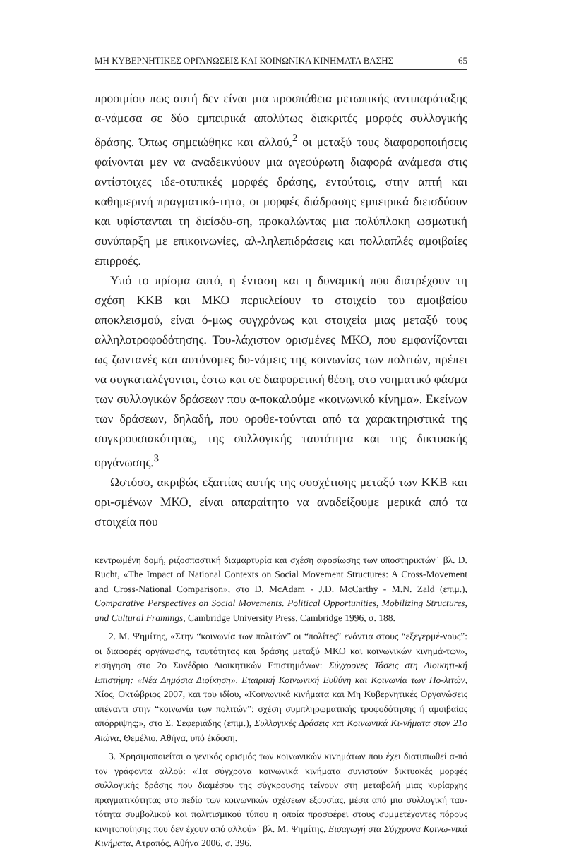ΜΗ ΚΥΒΕΡΝΗΤΙΚΕΣ ΟΡΓΑΝΩΣΕΙΣ ΚΑΙ ΚΟΙΝΩΝΙΚΑ ΚΙΝΗΜΑΤΑ ΒΑΣΗΣ 65
προοιμίου πως αυτή δεν είναι μια προσπάθεια μετωπικής αντιπαράταξης α-νάμεσα σε δύο εμπειρικά απολύτως διακριτές μορφές συλλογικής δράσης. Όπως σημειώθηκε και αλλού,<sup>2</sup> οι μεταξύ τους διαφοροποιήσεις φαίνονται μεν να αναδεικνύουν μια αγεφύρωτη διαφορά ανάμεσα στις αντίστοιχες ιδε-οτυπικές μορφές δράσης, εντούτοις, στην απτή και καθημερινή πραγματικό-τητα, οι μορφές διάδρασης εμπειρικά διεισδύουν και υφίστανται τη διείσδυ-ση, προκαλώντας μια πολύπλοκη ωσμωτική συνύπαρξη με επικοινωνίες, αλ-ληλεπιδράσεις και πολλαπλές αμοιβαίες επιρροές.
Υπό το πρίσμα αυτό, η ένταση και η δυναμική που διατρέχουν τη σχέση ΚΚΒ και ΜΚΟ περικλείουν το στοιχείο του αμοιβαίου αποκλεισμού, είναι ό-μως συγχρόνως και στοιχεία μιας μεταξύ τους αλληλοτροφοδότησης. Του-λάχιστον ορισμένες ΜΚΟ, που εμφανίζονται ως ζωντανές και αυτόνομες δυ-νάμεις της κοινωνίας των πολιτών, πρέπει να συγκαταλέγονται, έστω και σε διαφορετική θέση, στο νοηματικό φάσμα των συλλογικών δράσεων που α-ποκαλούμε «κοινωνικό κίνημα». Εκείνων των δράσεων, δηλαδή, που οροθε-τούνται από τα χαρακτηριστικά της συγκρουσιακότητας, της συλλογικής ταυτότητα και της δικτυακής οργάνωσης.<sup>3</sup>
Ωστόσο, ακριβώς εξαιτίας αυτής της συσχέτισης μεταξύ των ΚΚΒ και ορι-σμένων ΜΚΟ, είναι απαραίτητο να αναδείξουμε μερικά από τα στοιχεία που
κεντρωμένη δομή, ριζοσπαστική διαμαρτυρία και σχέση αφοσίωσης των υποστηρικτών˙ βλ. D. Rucht, «The Impact of National Contexts on Social Movement Structures: A Cross-Movement and Cross-National Comparison», στο D. McAdam - J.D. McCarthy - M.N. Zald (επιμ.), Comparative Perspectives on Social Movements. Political Opportunities, Mobilizing Structures, and Cultural Framings, Cambridge University Press, Cambridge 1996, σ. 188.
2. Μ. Ψημίτης, «Στην “κοινωνία των πολιτών” οι “πολίτες” ενάντια στους “εξεγερμέ-νους”: οι διαφορές οργάνωσης, ταυτότητας και δράσης μεταξύ ΜΚΟ και κοινωνικών κινημά-των», εισήγηση στο 2ο Συνέδριο Διοικητικών Επιστημόνων: Σύγχρονες Τάσεις στη Διοικητι-κή Επιστήμη: «Νέα Δημόσια Διοίκηση», Εταιρική Κοινωνική Ευθύνη και Κοινωνία των Πο-λιτών, Χίος, Οκτώβριος 2007, και του ιδίου, «Κοινωνικά κινήματα και Μη Κυβερνητικές Οργανώσεις απέναντι στην “κοινωνία των πολιτών”: σχέση συμπληρωματικής τροφοδότησης ή αμοιβαίας απόρριψης;», στο Σ. Σεφεριάδης (επιμ.), Συλλογικές Δράσεις και Κοινωνικά Κι-νήματα στον 21ο Αιώνα, Θεμέλιο, Αθήνα, υπό έκδοση.
3. Χρησιμοποιείται ο γενικός ορισμός των κοινωνικών κινημάτων που έχει διατυπωθεί α-πό τον γράφοντα αλλού: «Τα σύγχρονα κοινωνικά κινήματα συνιστούν δικτυακές μορφές συλλογικής δράσης που διαμέσου της σύγκρουσης τείνουν στη μεταβολή μιας κυρίαρχης πραγματικότητας στο πεδίο των κοινωνικών σχέσεων εξουσίας, μέσα από μια συλλογική ταυ-τότητα συμβολικού και πολιτισμικού τύπου η οποία προσφέρει στους συμμετέχοντες πόρους κινητοποίησης που δεν έχουν από αλλού»˙ βλ. Μ. Ψημίτης, Εισαγωγή στα Σύγχρονα Κοινω-νικά Κινήματα, Ατραπός, Αθήνα 2006, σ. 396.